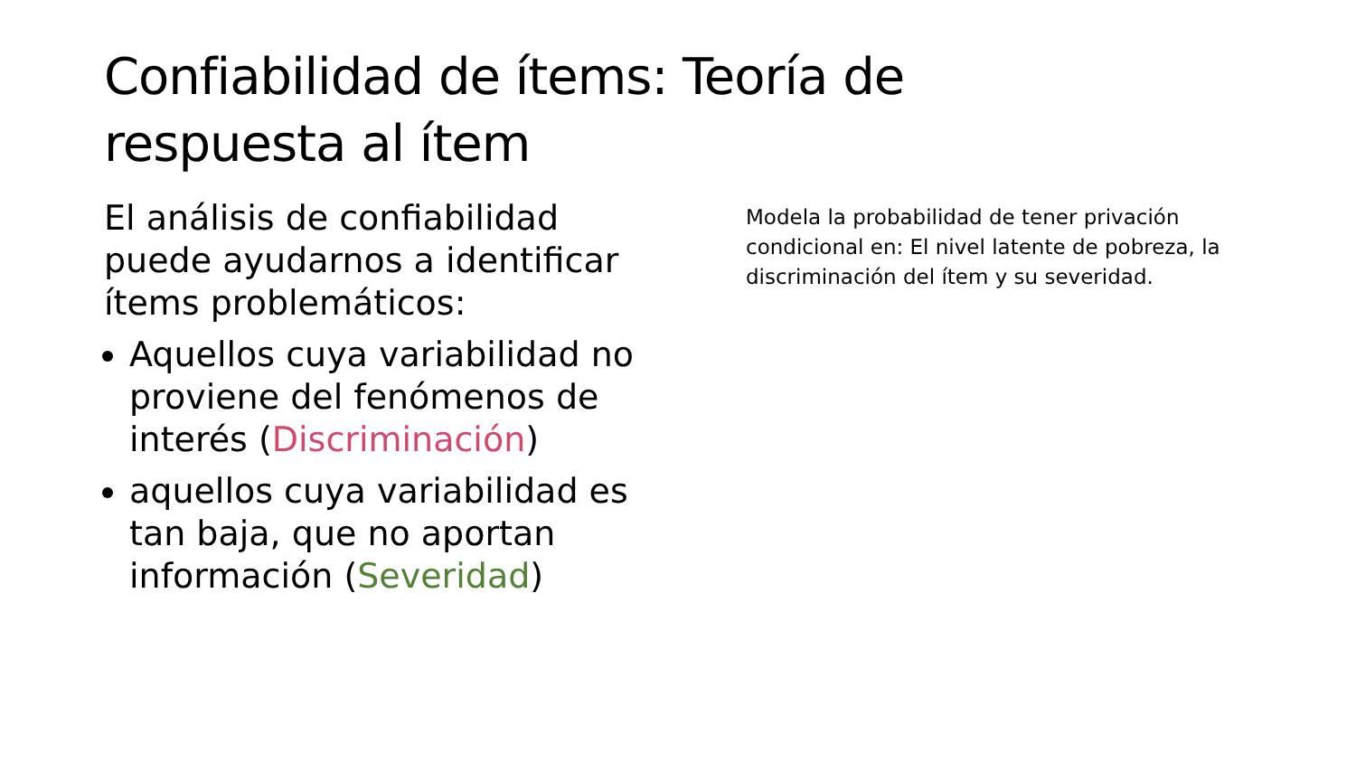Confiabilidad de ítems: Teoría de respuesta al ítem
El análisis de confiabilidad puede ayudarnos a identificar ítems problemáticos:
Aquellos cuya variabilidad no proviene del fenómenos de interés (Discriminación)
aquellos cuya variabilidad es tan baja, que no aportan información (Severidad)
Modela la probabilidad de tener privación condicional en: El nivel latente de pobreza, la discriminación del ítem y su severidad.